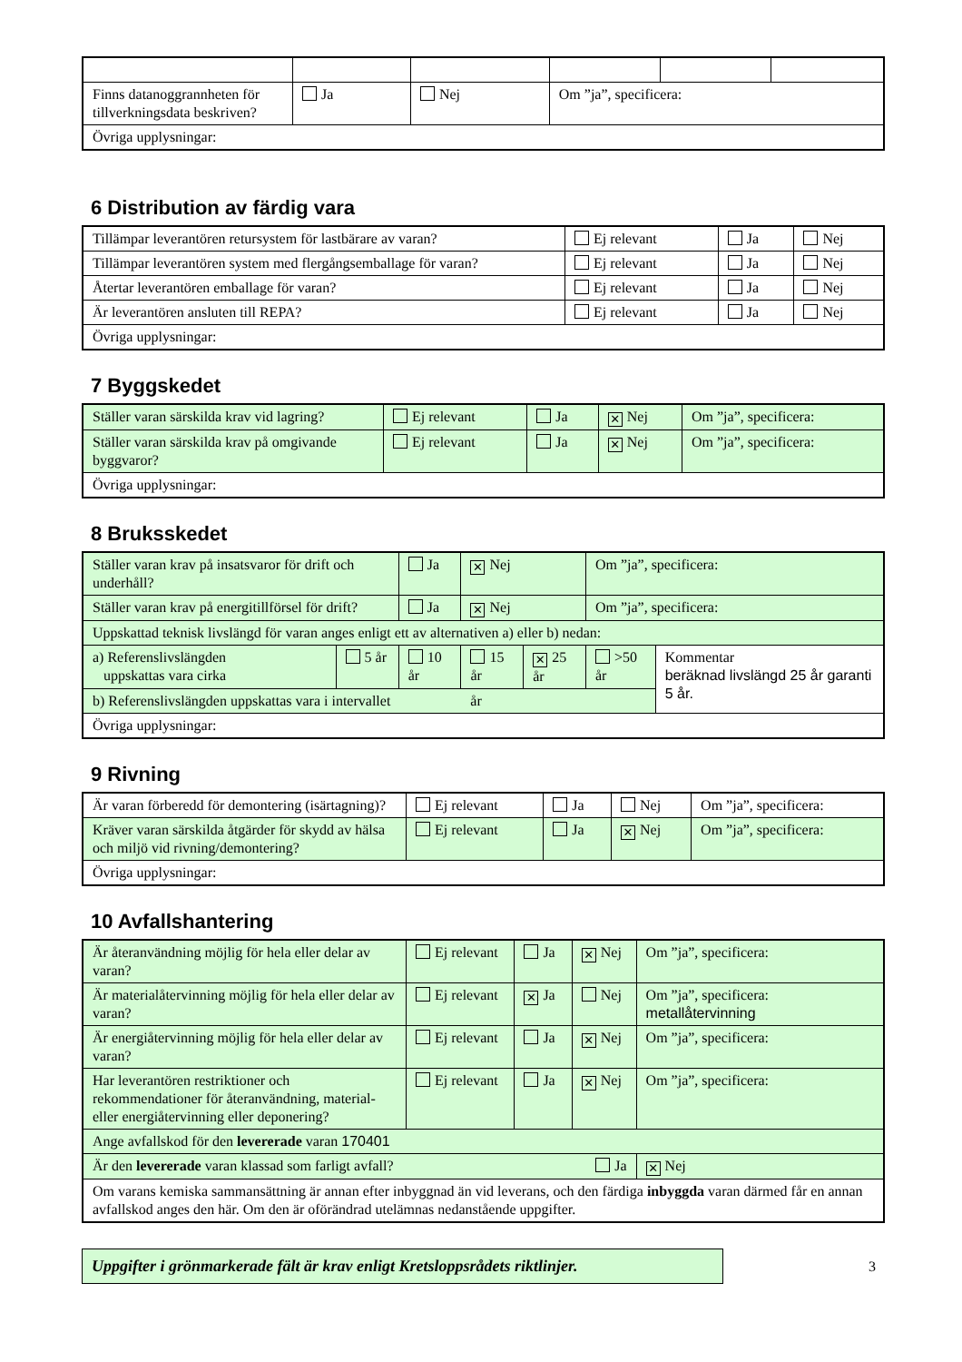| Finns datanoggrannheten för tillverkningsdata beskriven? | Ja | Nej | Om ”ja”, specificera: | | |
| Övriga upplysningar: | | | | | |
6 Distribution av färdig vara
| Tillämpar leverantören retursystem för lastbärare av varan? | Ej relevant | Ja | Nej |
| Tillämpar leverantören system med flergångsemballage för varan? | Ej relevant | Ja | Nej |
| Återtar leverantören emballage för varan? | Ej relevant | Ja | Nej |
| Är leverantören ansluten till REPA? | Ej relevant | Ja | Nej |
| Övriga upplysningar: | | | |
7 Byggskedet
| Ställer varan särskilda krav vid lagring? | Ej relevant | Ja | ✕ Nej | Om ”ja”, specificera: |
| Ställer varan särskilda krav på omgivande byggvaror? | Ej relevant | Ja | ✕ Nej | Om ”ja”, specificera: |
| Övriga upplysningar: | | | | |
8 Bruksskedet
| Ställer varan krav på insatsvaror för drift och underhåll? | | Ja | ✕ Nej | | Om ”ja”, specificera: | |
| Ställer varan krav på energitillförsel för drift? | | Ja | ✕ Nej | | Om ”ja”, specificera: | |
| Uppskattad teknisk livslängd för varan anges enligt ett av alternativen a) eller b) nedan: | | | | | | |
| a) Referenslivslängden uppskattas vara cirka | 5 år | 10 år | 15 år | ✕ 25 år | >50 år | Kommentar beräknad livslängd 25 år garanti 5 år. |
| b) Referenslivslängden uppskattas vara i intervallet år | | | | | | |
| Övriga upplysningar: | | | | | | |
9 Rivning
| Är varan förberedd för demontering (isärtagning)? | Ej relevant | Ja | Nej | Om ”ja”, specificera: |
| Kräver varan särskilda åtgärder för skydd av hälsa och miljö vid rivning/demontering? | Ej relevant | Ja | ✕ Nej | Om ”ja”, specificera: |
| Övriga upplysningar: | | | | |
10 Avfallshantering
| Är återanvändning möjlig för hela eller delar av varan? | Ej relevant | Ja | ✕ Nej | Om ”ja”, specificera: |
| Är materialåtervinning möjlig för hela eller delar av varan? | Ej relevant | ✕ Ja | Nej | Om ”ja”, specificera: metallåtervinning |
| Är energiåtervinning möjlig för hela eller delar av varan? | Ej relevant | Ja | ✕ Nej | Om ”ja”, specificera: |
| Har leverantören restriktioner och rekommendationer för återanvändning, material- eller energiåtervinning eller deponering? | Ej relevant | Ja | ✕ Nej | Om ”ja”, specificera: |
| Ange avfallskod för den levererade varan 170401 | | | | |
| Är den levererade varan klassad som farligt avfall? Ja | | | | ✕ Nej |
| Om varans kemiska sammansättning är annan efter inbyggnad än vid leverans, och den färdiga inbyggda varan därmed får en annan avfallskod anges den här. Om den är oförändrad utelämnas nedanstående uppgifter. | | | | |
Uppgifter i grönmarkerade fält är krav enligt Kretsloppsrådets riktlinjer.
3